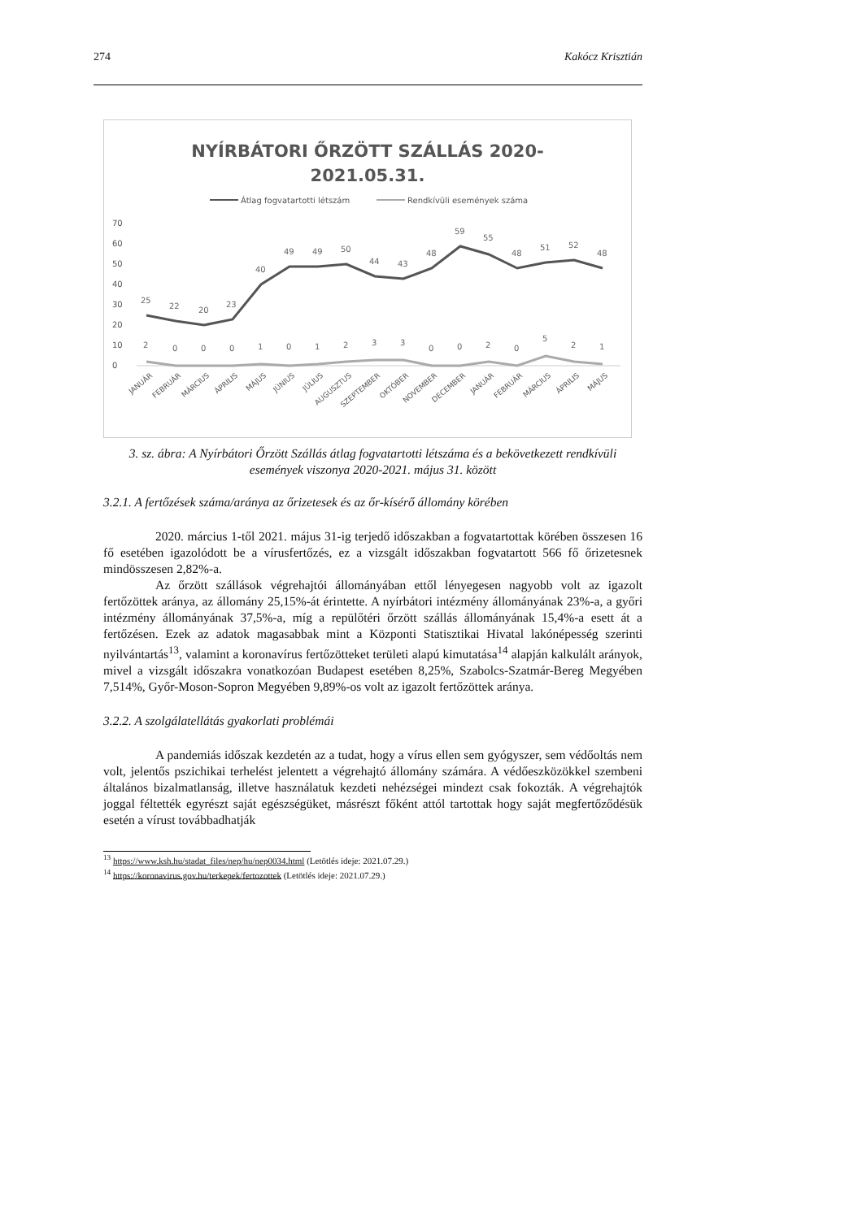274 Kakócz Krisztián
NYÍRBÁTORI ŐRZÖTT SZÁLLÁS 2020-
2021.05.31.
Átlag fogvatartotti létszám
Rendkívüli események száma
70
60
50
40
30
20
10
0
25
22
20
23
40
49
49
50
44
43
48
59
55
48
51
52
48
2
0
0
0
1
0
1
2
3
3
0
0
2
0
5
2
1
JANUÁR
FEBRUÁR
MÁRCIUS
ÁPRILIS
MÁJUS
JÚNIUS
JÚLIUS
AUGUSZTUS
SZEPTEMBER
OKTÓBER
NOVEMBER
DECEMBER
JANUÁR
FEBRUÁR
MÁRCIUS
ÁPRILIS
MÁJUS
3. sz. ábra: A Nyírbátori Őrzött Szállás átlag fogvatartotti létszáma és a bekövetkezett rendkívüli események viszonya 2020-2021. május 31. között
3.2.1. A fertőzések száma/aránya az őrizetesek és az őr-kísérő állomány körében
2020. március 1-től 2021. május 31-ig terjedő időszakban a fogvatartottak körében összesen 16 fő esetében igazolódott be a vírusfertőzés, ez a vizsgált időszakban fogvatartott 566 fő őrizetesnek mindösszesen 2,82%-a.
Az őrzött szállások végrehajtói állományában ettől lényegesen nagyobb volt az igazolt fertőzöttek aránya, az állomány 25,15%-át érintette. A nyírbátori intézmény állományának 23%-a, a győri intézmény állományának 37,5%-a, míg a repülőtéri őrzött szállás állományának 15,4%-a esett át a fertőzésen. Ezek az adatok magasabbak mint a Központi Statisztikai Hivatal lakónépesség szerinti nyilvántartás<sup>13</sup>, valamint a koronavírus fertőzötteket területi alapú kimutatása<sup>14</sup> alapján kalkulált arányok, mivel a vizsgált időszakra vonatkozóan Budapest esetében 8,25%, Szabolcs-Szatmár-Bereg Megyében 7,514%, Győr-Moson-Sopron Megyében 9,89%-os volt az igazolt fertőzöttek aránya.
3.2.2. A szolgálatellátás gyakorlati problémái
A pandemiás időszak kezdetén az a tudat, hogy a vírus ellen sem gyógyszer, sem védőoltás nem volt, jelentős pszichikai terhelést jelentett a végrehajtó állomány számára. A védőeszközökkel szembeni általános bizalmatlanság, illetve használatuk kezdeti nehézségei mindezt csak fokozták. A végrehajtók joggal féltették egyrészt saját egészségüket, másrészt főként attól tartottak hogy saját megfertőződésük esetén a vírust továbbadhatják
<sup>13</sup> https://www.ksh.hu/stadat_files/nep/hu/nep0034.html (Letötlés ideje: 2021.07.29.)
<sup>14</sup> https://koronavirus.gov.hu/terkepek/fertozottek (Letötlés ideje: 2021.07.29.)